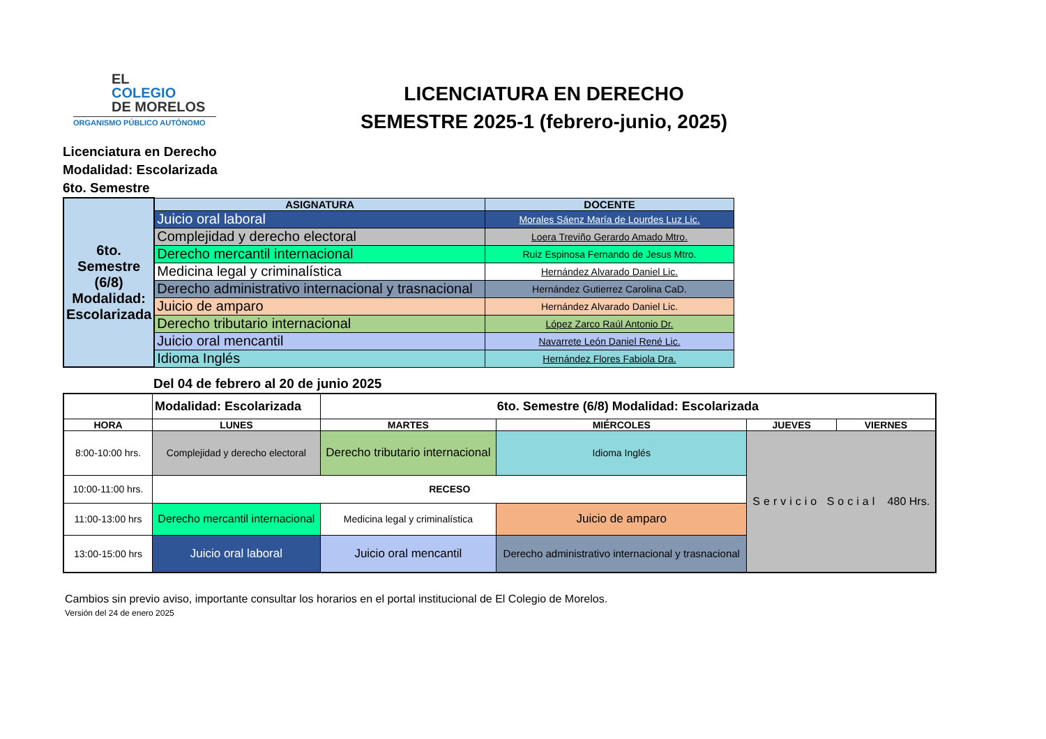EL
COLEGIO
DE MORELOS
ORGANISMO PÚBLICO AUTÓNOMO
LICENCIATURA EN DERECHO
SEMESTRE 2025-1 (febrero-junio, 2025)
Licenciatura en Derecho
Modalidad: Escolarizada
6to. Semestre
| 6to. Semestre (6/8) Modalidad: Escolarizada | ASIGNATURA | DOCENTE |
| | Juicio oral laboral | Morales Sáenz María de Lourdes Luz Lic. |
| | Complejidad y derecho electoral | Loera Treviño Gerardo Amado Mtro. |
| | Derecho mercantil internacional | Ruiz Espinosa Fernando de Jesus Mtro. |
| | Medicina legal y criminalística | Hernández Alvarado Daniel Lic. |
| | Derecho administrativo internacional y trasnacional | Hernández Gutierrez Carolina CaD. |
| | Juicio de amparo | Hernández Alvarado Daniel Lic. |
| | Derecho tributario internacional | López Zarco Raúl Antonio Dr. |
| | Juicio oral mencantil | Navarrete León Daniel René Lic. |
| | Idioma Inglés | Hernández Flores Fabiola Dra. |
Del 04 de febrero al 20 de junio 2025
| | Modalidad: Escolarizada | 6to. Semestre (6/8) Modalidad: Escolarizada | | | |
| HORA | LUNES | MARTES | MIÉRCOLES | JUEVES | VIERNES |
| 8:00-10:00 hrs. | Complejidad y derecho electoral | Derecho tributario internacional | Idioma Inglés | Servicio Social 480 Hrs. | |
| 10:00-11:00 hrs. | RECESO | | | | |
| 11:00-13:00 hrs | Derecho mercantil internacional | Medicina legal y criminalística | Juicio de amparo | | |
| 13:00-15:00 hrs | Juicio oral laboral | Juicio oral mencantil | Derecho administrativo internacional y trasnacional | | |
Cambios sin previo aviso, importante consultar los horarios en el portal institucional de El Colegio de Morelos.
Versión del 24 de enero 2025